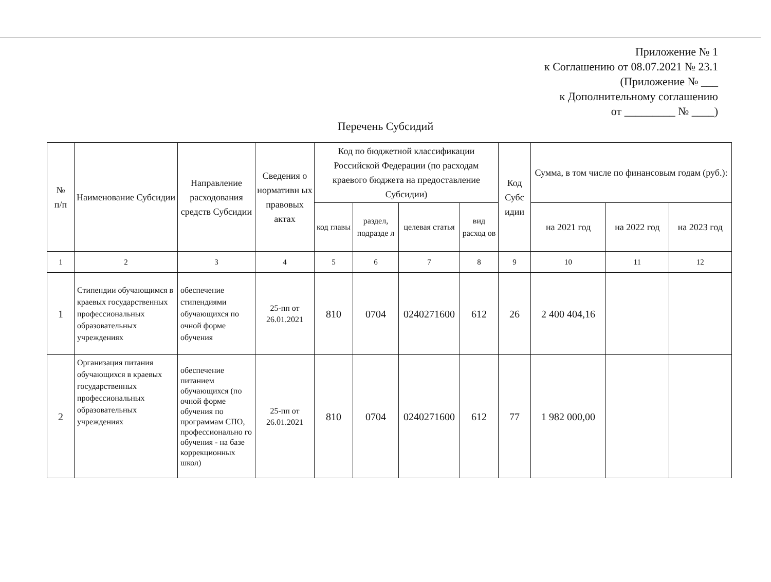Приложение № 1
к Соглашению от 08.07.2021 № 23.1
(Приложение № ___
к Дополнительному соглашению
от _________ № ____)
Перечень Субсидий
| № п/п | Наименование Субсидии | Направление расходования средств Субсидии | Сведения о нормативн ых правовых актах | Код по бюджетной классификации Российской Федерации (по расходам краевого бюджета на предоставление Субсидии) | | | | Код Субс идии | Сумма, в том числе по финансовым годам (руб.): | | |
| --- | --- | --- | --- | --- | --- | --- | --- | --- | --- | --- | --- |
| | | | | код главы | раздел, подразде л | целевая статья | вид расход ов | | на 2021 год | на 2022 год | на 2023 год |
| 1 | 2 | 3 | 4 | 5 | 6 | 7 | 8 | 9 | 10 | 11 | 12 |
| 1 | Стипендии обучающимся в краевых государственных профессиональных образовательных учреждениях | обеспечение стипендиями обучающихся по очной форме обучения | 25-пп от 26.01.2021 | 810 | 0704 | 0240271600 | 612 | 26 | 2 400 404,16 | | |
| 2 | Организация питания обучающихся в краевых государственных профессиональных образовательных учреждениях | обеспечение питанием обучающихся (по очной форме обучения по программам СПО, профессионально го обучения - на базе коррекционных школ) | 25-пп от 26.01.2021 | 810 | 0704 | 0240271600 | 612 | 77 | 1 982 000,00 | | |